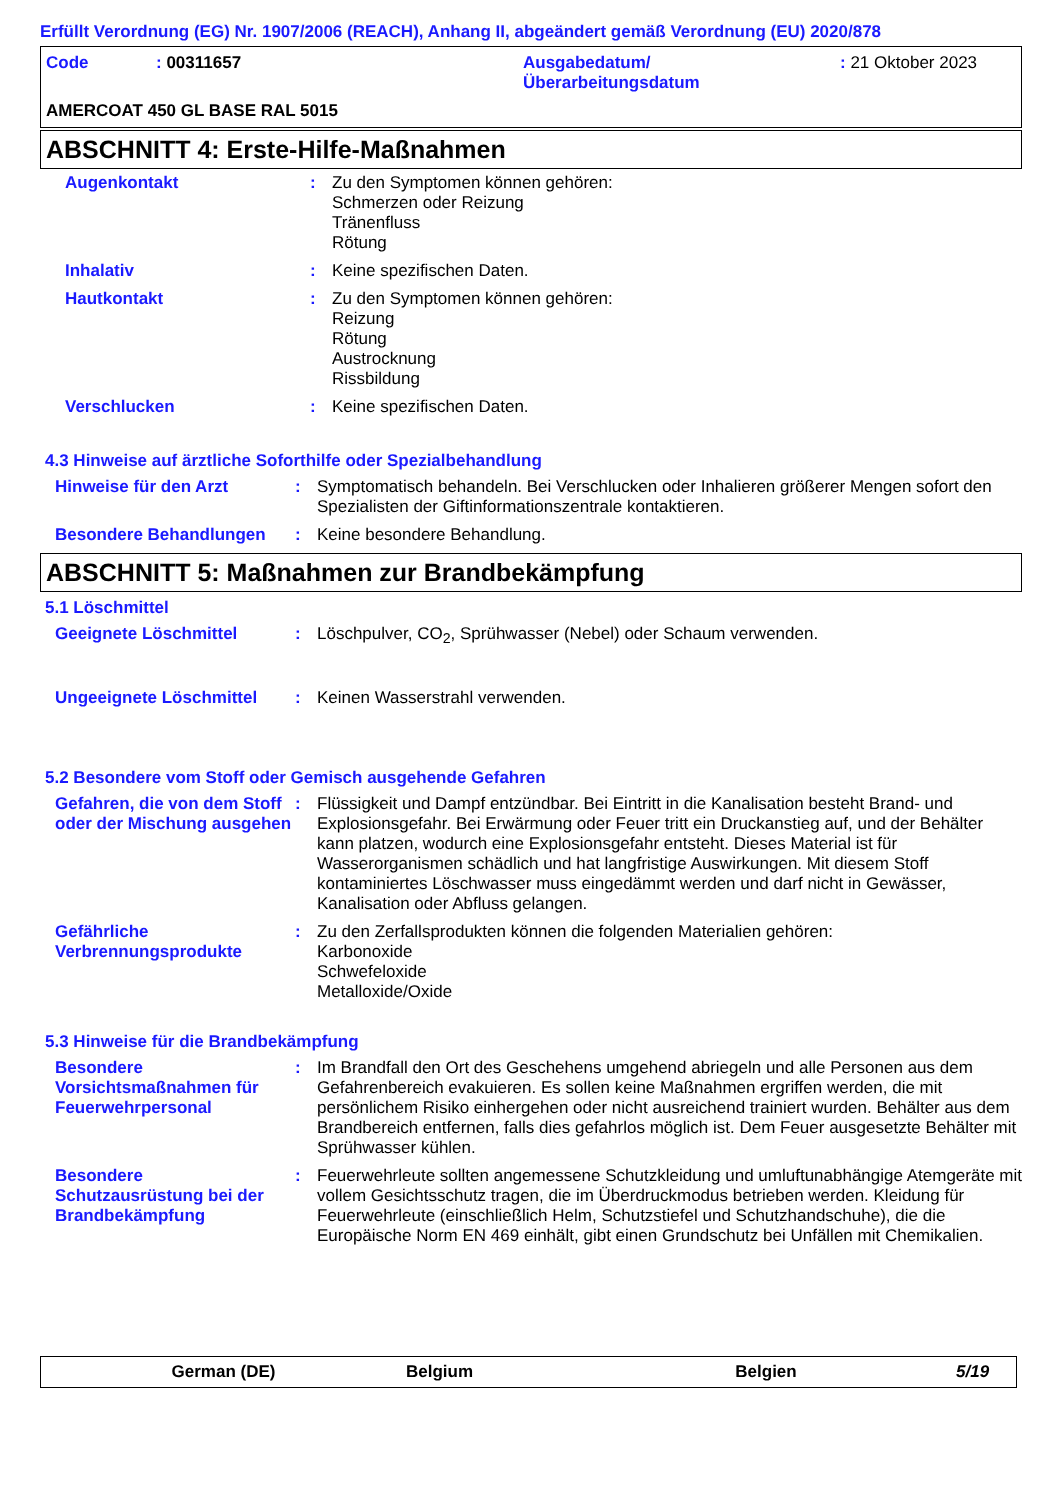Erfüllt Verordnung (EG) Nr. 1907/2006 (REACH), Anhang II, abgeändert gemäß Verordnung (EU) 2020/878
Code : 00311657 Ausgabedatum/
Überarbeitungsdatum
: 21 Oktober 2023
AMERCOAT 450 GL BASE RAL 5015
ABSCHNITT 4: Erste-Hilfe-Maßnahmen
Augenkontakt : Zu den Symptomen können gehören:
Schmerzen oder Reizung
Tränenfluss
Rötung
Inhalativ : Keine spezifischen Daten.
Hautkontakt : Zu den Symptomen können gehören:
Reizung
Rötung
Austrocknung
Rissbildung
Verschlucken : Keine spezifischen Daten.
4.3 Hinweise auf ärztliche Soforthilfe oder Spezialbehandlung
Hinweise für den Arzt : Symptomatisch behandeln. Bei Verschlucken oder Inhalieren größerer Mengen sofort den Spezialisten der Giftinformationszentrale kontaktieren.
Besondere Behandlungen : Keine besondere Behandlung.
ABSCHNITT 5: Maßnahmen zur Brandbekämpfung
5.1 Löschmittel
Geeignete Löschmittel : Löschpulver, CO<sub>2</sub>, Sprühwasser (Nebel) oder Schaum verwenden.
Ungeeignete Löschmittel : Keinen Wasserstrahl verwenden.
5.2 Besondere vom Stoff oder Gemisch ausgehende Gefahren
Gefahren, die von dem Stoff oder der Mischung ausgehen
: Flüssigkeit und Dampf entzündbar. Bei Eintritt in die Kanalisation besteht Brand- und Explosionsgefahr. Bei Erwärmung oder Feuer tritt ein Druckanstieg auf, und der Behälter kann platzen, wodurch eine Explosionsgefahr entsteht. Dieses Material ist für Wasserorganismen schädlich und hat langfristige Auswirkungen. Mit diesem Stoff kontaminiertes Löschwasser muss eingedämmt werden und darf nicht in Gewässer, Kanalisation oder Abfluss gelangen.
Gefährliche Verbrennungsprodukte
: Zu den Zerfallsprodukten können die folgenden Materialien gehören:
Karbonoxide
Schwefeloxide
Metalloxide/Oxide
5.3 Hinweise für die Brandbekämpfung
Besondere Vorsichtsmaßnahmen für Feuerwehrpersonal
: Im Brandfall den Ort des Geschehens umgehend abriegeln und alle Personen aus dem Gefahrenbereich evakuieren. Es sollen keine Maßnahmen ergriffen werden, die mit persönlichem Risiko einhergehen oder nicht ausreichend trainiert wurden. Behälter aus dem Brandbereich entfernen, falls dies gefahrlos möglich ist. Dem Feuer ausgesetzte Behälter mit Sprühwasser kühlen.
Besondere Schutzausrüstung bei der Brandbekämpfung
: Feuerwehrleute sollten angemessene Schutzkleidung und umluftunabhängige Atemgeräte mit vollem Gesichtsschutz tragen, die im Überdruckmodus betrieben werden. Kleidung für Feuerwehrleute (einschließlich Helm, Schutzstiefel und Schutzhandschuhe), die die Europäische Norm EN 469 einhält, gibt einen Grundschutz bei Unfällen mit Chemikalien.
German (DE) Belgium Belgien 5/19